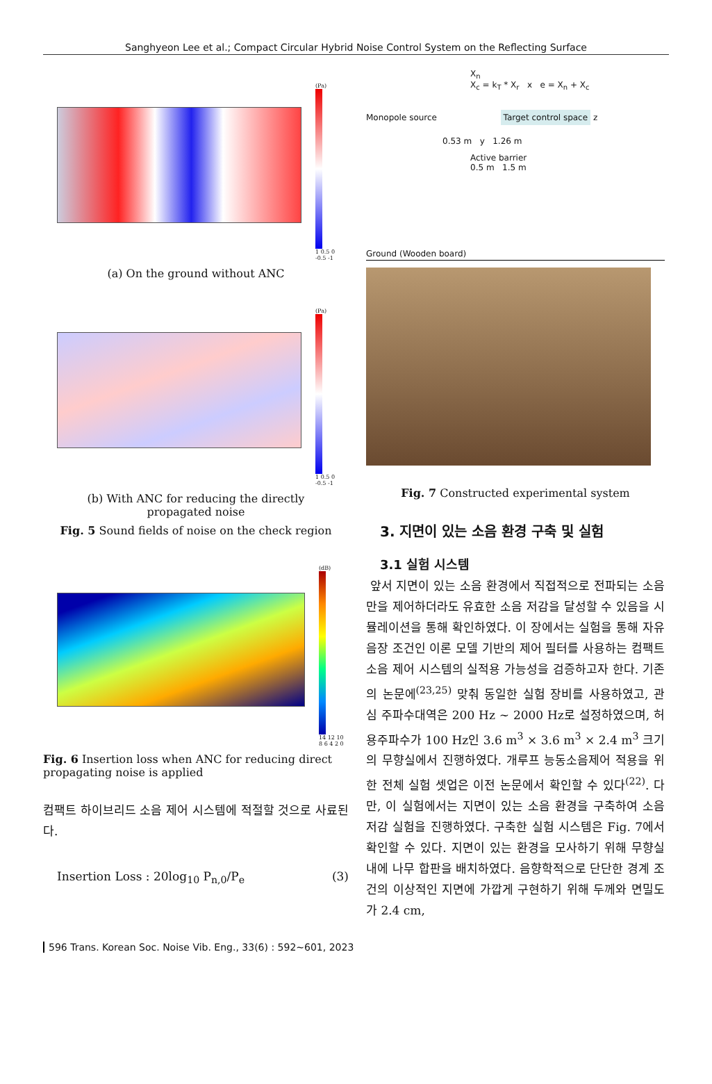Sanghyeon Lee et al.; Compact Circular Hybrid Noise Control System on the Reflecting Surface
(Pa)
1 0.5 0 -0.5 -1
(a) On the ground without ANC
(Pa)
1 0.5 0 -0.5 -1
(b) With ANC for reducing the directly
propagated noise
Fig. 5 Sound fields of noise on the check region
(dB)
14 12 10 8 6 4 2 0
Fig. 6 Insertion loss when ANC for reducing direct propagating noise is applied
컴팩트 하이브리드 소음 제어 시스템에 적절할 것으로 사료된다.
Insertion Loss : 20log<sub>10</sub> P<sub>n,0</sub>/P<sub>e</sub> (3)
X<sub>n</sub>
X<sub>c</sub> = k<sub>T</sub> * X<sub>r</sub> x e = X<sub>n</sub> + X<sub>c</sub>
Monopole source Target control space z
0.53 m y 1.26 m
Active barrier
0.5 m 1.5 m
Ground (Wooden board)
Fig. 7 Constructed experimental system
3. 지면이 있는 소음 환경 구축 및 실험
3.1 실험 시스템
앞서 지면이 있는 소음 환경에서 직접적으로 전파되는 소음만을 제어하더라도 유효한 소음 저감을 달성할 수 있음을 시뮬레이션을 통해 확인하였다. 이 장에서는 실험을 통해 자유 음장 조건인 이론 모델 기반의 제어 필터를 사용하는 컴팩트 소음 제어 시스템의 실적용 가능성을 검증하고자 한다. 기존의 논문에<sup>(23,25)</sup> 맞춰 동일한 실험 장비를 사용하였고, 관심 주파수대역은 200 Hz ~ 2000 Hz로 설정하였으며, 허용주파수가 100 Hz인 3.6 m<sup>3</sup> × 3.6 m<sup>3</sup> × 2.4 m<sup>3</sup> 크기의 무향실에서 진행하였다. 개루프 능동소음제어 적용을 위한 전체 실험 셋업은 이전 논문에서 확인할 수 있다<sup>(22)</sup>. 다만, 이 실험에서는 지면이 있는 소음 환경을 구축하여 소음 저감 실험을 진행하였다. 구축한 실험 시스템은 Fig. 7에서 확인할 수 있다. 지면이 있는 환경을 모사하기 위해 무향실 내에 나무 합판을 배치하였다. 음향학적으로 단단한 경계 조건의 이상적인 지면에 가깝게 구현하기 위해 두께와 면밀도가 2.4 cm,
596 Trans. Korean Soc. Noise Vib. Eng., 33(6) : 592~601, 2023